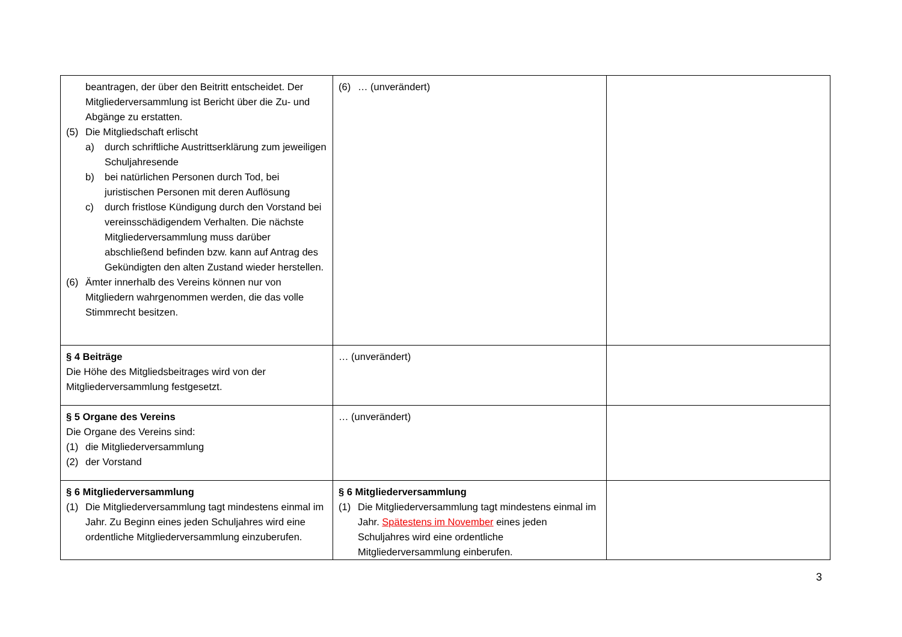| beantragen, der über den Beitritt entscheidet. Der Mitgliederversammlung ist Bericht über die Zu- und Abgänge zu erstatten. (5) Die Mitgliedschaft erlischt a) durch schriftliche Austrittserklärung zum jeweiligen Schuljahresende b) bei natürlichen Personen durch Tod, bei juristischen Personen mit deren Auflösung c) durch fristlose Kündigung durch den Vorstand bei vereinsschädigendem Verhalten. Die nächste Mitgliederversammlung muss darüber abschließend befinden bzw. kann auf Antrag des Gekündigten den alten Zustand wieder herstellen. (6) Ämter innerhalb des Vereins können nur von Mitgliedern wahrgenommen werden, die das volle Stimmrecht besitzen. | (6) … (unverändert) | |
| § 4 Beiträge Die Höhe des Mitgliedsbeitrages wird von der Mitgliederversammlung festgesetzt. | … (unverändert) | |
| § 5 Organe des Vereins Die Organe des Vereins sind: (1) die Mitgliederversammlung (2) der Vorstand | … (unverändert) | |
| § 6 Mitgliederversammlung (1) Die Mitgliederversammlung tagt mindestens einmal im Jahr. Zu Beginn eines jeden Schuljahres wird eine ordentliche Mitgliederversammlung einzuberufen. | § 6 Mitgliederversammlung (1) Die Mitgliederversammlung tagt mindestens einmal im Jahr. Spätestens im November eines jeden Schuljahres wird eine ordentliche Mitgliederversammlung einberufen. | |
3